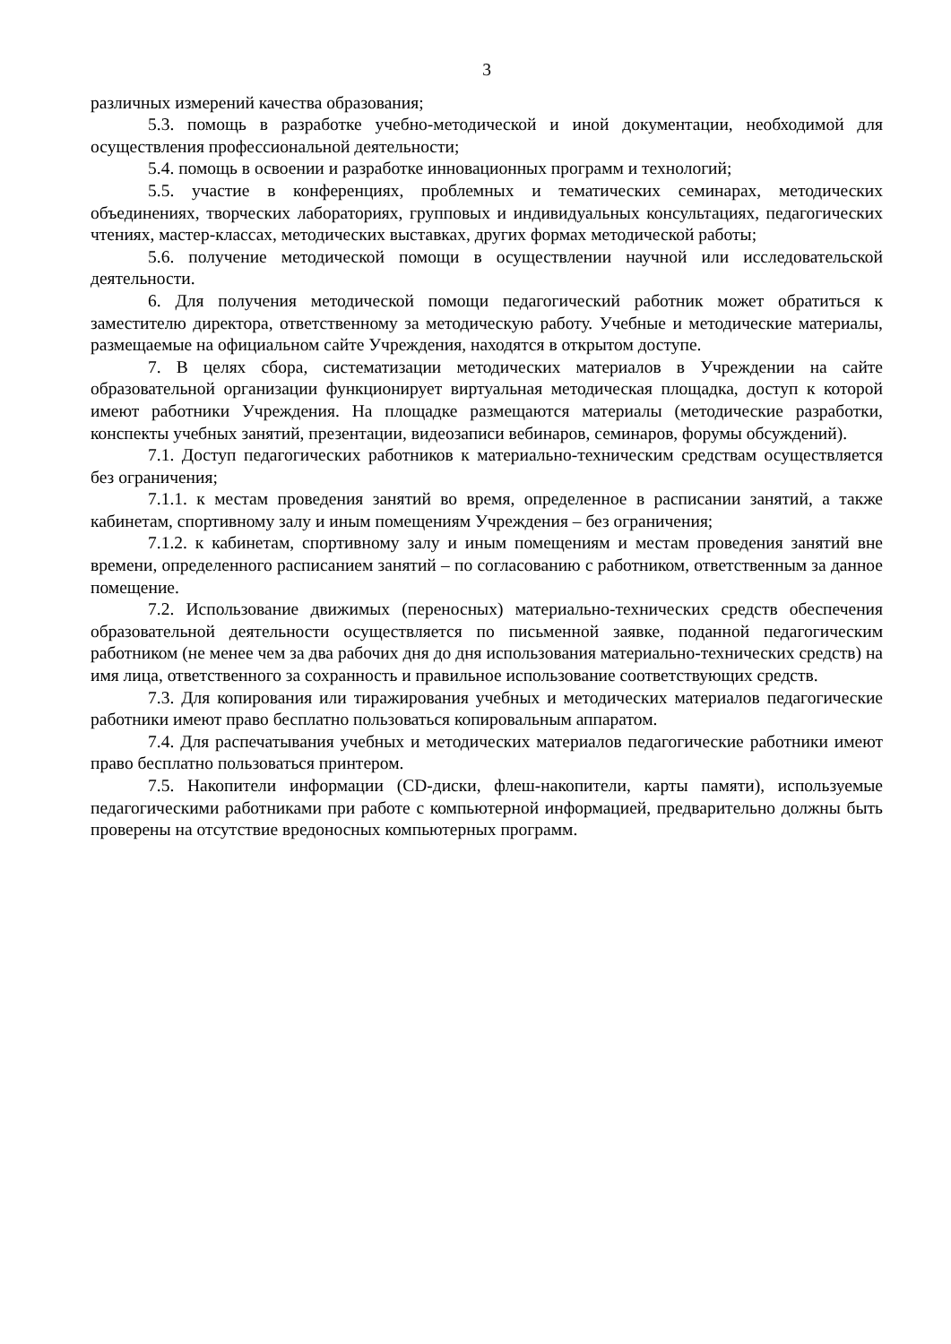3
различных измерений качества образования;
5.3. помощь в разработке учебно-методической и иной документации, необходимой для осуществления профессиональной деятельности;
5.4. помощь в освоении и разработке инновационных программ и технологий;
5.5. участие в конференциях, проблемных и тематических семинарах, методических объединениях, творческих лабораториях, групповых и индивидуальных консультациях, педагогических чтениях, мастер-классах, методических выставках, других формах методической работы;
5.6. получение методической помощи в осуществлении научной или исследовательской деятельности.
6. Для получения методической помощи педагогический работник может обратиться к заместителю директора, ответственному за методическую работу. Учебные и методические материалы, размещаемые на официальном сайте Учреждения, находятся в открытом доступе.
7. В целях сбора, систематизации методических материалов в Учреждении на сайте образовательной организации функционирует виртуальная методическая площадка, доступ к которой имеют работники Учреждения. На площадке размещаются материалы (методические разработки, конспекты учебных занятий, презентации, видеозаписи вебинаров, семинаров, форумы обсуждений).
7.1. Доступ педагогических работников к материально-техническим средствам осуществляется без ограничения;
7.1.1. к местам проведения занятий во время, определенное в расписании занятий, а также кабинетам, спортивному залу и иным помещениям Учреждения – без ограничения;
7.1.2. к кабинетам, спортивному залу и иным помещениям и местам проведения занятий вне времени, определенного расписанием занятий – по согласованию с работником, ответственным за данное помещение.
7.2. Использование движимых (переносных) материально-технических средств обеспечения образовательной деятельности осуществляется по письменной заявке, поданной педагогическим работником (не менее чем за два рабочих дня до дня использования материально-технических средств) на имя лица, ответственного за сохранность и правильное использование соответствующих средств.
7.3. Для копирования или тиражирования учебных и методических материалов педагогические работники имеют право бесплатно пользоваться копировальным аппаратом.
7.4. Для распечатывания учебных и методических материалов педагогические работники имеют право бесплатно пользоваться принтером.
7.5. Накопители информации (CD-диски, флеш-накопители, карты памяти), используемые педагогическими работниками при работе с компьютерной информацией, предварительно должны быть проверены на отсутствие вредоносных компьютерных программ.